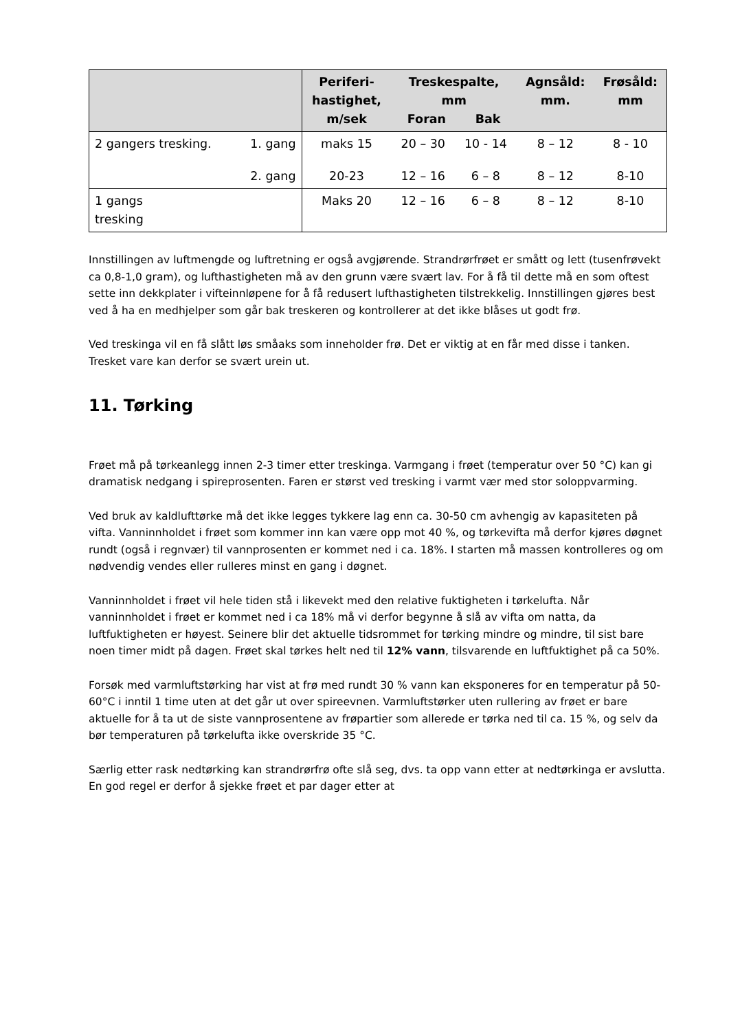| | | Periferi- hastighet, m/sek | Treskespalte, mm Foran Bak | | Agnsåld: mm. | Frøsåld: mm |
| --- | --- | --- | --- | --- | --- | --- |
| 2 gangers tresking. | 1. gang | maks 15 | 20 – 30 | 10 - 14 | 8 – 12 | 8 - 10 |
| | 2. gang | 20-23 | 12 – 16 | 6 – 8 | 8 – 12 | 8-10 |
| 1 gangs tresking | | Maks 20 | 12 – 16 | 6 – 8 | 8 – 12 | 8-10 |
Innstillingen av luftmengde og luftretning er også avgjørende. Strandrørfrøet er smått og lett (tusenfrøvekt ca 0,8-1,0 gram), og lufthastigheten må av den grunn være svært lav. For å få til dette må en som oftest sette inn dekkplater i vifteinnløpene for å få redusert lufthastigheten tilstrekkelig. Innstillingen gjøres best ved å ha en medhjelper som går bak treskeren og kontrollerer at det ikke blåses ut godt frø.
Ved treskinga vil en få slått løs småaks som inneholder frø. Det er viktig at en får med disse i tanken. Tresket vare kan derfor se svært urein ut.
11. Tørking
Frøet må på tørkeanlegg innen 2-3 timer etter treskinga. Varmgang i frøet (temperatur over 50 °C) kan gi dramatisk nedgang i spireprosenten. Faren er størst ved tresking i varmt vær med stor soloppvarming.
Ved bruk av kaldlufttørke må det ikke legges tykkere lag enn ca. 30-50 cm avhengig av kapasiteten på vifta. Vanninnholdet i frøet som kommer inn kan være opp mot 40 %, og tørkevifta må derfor kjøres døgnet rundt (også i regnvær) til vannprosenten er kommet ned i ca. 18%. I starten må massen kontrolleres og om nødvendig vendes eller rulleres minst en gang i døgnet.
Vanninnholdet i frøet vil hele tiden stå i likevekt med den relative fuktigheten i tørkelufta. Når vanninnholdet i frøet er kommet ned i ca 18% må vi derfor begynne å slå av vifta om natta, da luftfuktigheten er høyest. Seinere blir det aktuelle tidsrommet for tørking mindre og mindre, til sist bare noen timer midt på dagen. Frøet skal tørkes helt ned til 12% vann, tilsvarende en luftfuktighet på ca 50%.
Forsøk med varmluftstørking har vist at frø med rundt 30 % vann kan eksponeres for en temperatur på 50-60°C i inntil 1 time uten at det går ut over spireevnen. Varmluftstørker uten rullering av frøet er bare aktuelle for å ta ut de siste vannprosentene av frøpartier som allerede er tørka ned til ca. 15 %, og selv da bør temperaturen på tørkelufta ikke overskride 35 °C.
Særlig etter rask nedtørking kan strandrørfrø ofte slå seg, dvs. ta opp vann etter at nedtørkinga er avslutta. En god regel er derfor å sjekke frøet et par dager etter at